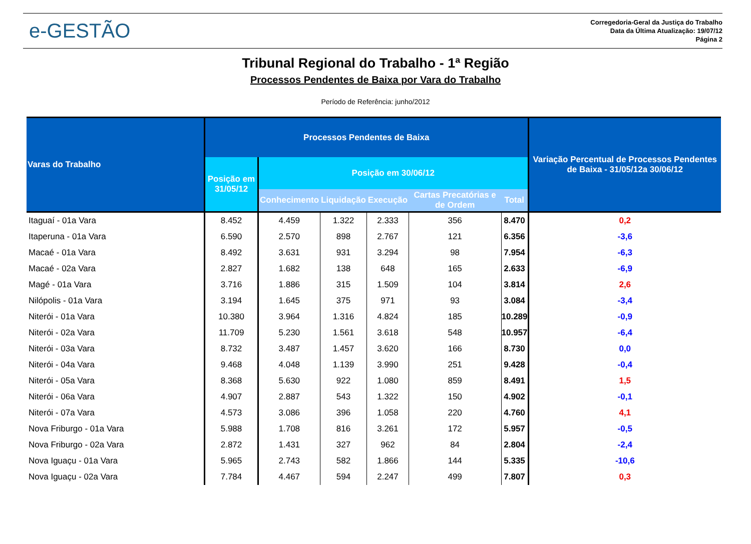e-GESTÃO
Corregedoria-Geral da Justiça do Trabalho
Data da Última Atualização: 19/07/12
Página 2
Tribunal Regional do Trabalho - 1ª Região
Processos Pendentes de Baixa por Vara do Trabalho
Período de Referência: junho/2012
| Varas do Trabalho | Processos Pendentes de Baixa | | | | | | Variação Percentual de Processos Pendentes de Baixa - 31/05/12a 30/06/12 |
| --- | --- | --- | --- | --- | --- | --- | --- |
| | Posição em 31/05/12 | Posição em 30/06/12 | | | | | |
| | | Conhecimento | Liquidação | Execução | Cartas Precatórias e de Ordem | Total | |
| Itaguaí - 01a Vara | 8.452 | 4.459 | 1.322 | 2.333 | 356 | 8.470 | 0,2 |
| Itaperuna - 01a Vara | 6.590 | 2.570 | 898 | 2.767 | 121 | 6.356 | -3,6 |
| Macaé - 01a Vara | 8.492 | 3.631 | 931 | 3.294 | 98 | 7.954 | -6,3 |
| Macaé - 02a Vara | 2.827 | 1.682 | 138 | 648 | 165 | 2.633 | -6,9 |
| Magé - 01a Vara | 3.716 | 1.886 | 315 | 1.509 | 104 | 3.814 | 2,6 |
| Nilópolis - 01a Vara | 3.194 | 1.645 | 375 | 971 | 93 | 3.084 | -3,4 |
| Niterói - 01a Vara | 10.380 | 3.964 | 1.316 | 4.824 | 185 | 10.289 | -0,9 |
| Niterói - 02a Vara | 11.709 | 5.230 | 1.561 | 3.618 | 548 | 10.957 | -6,4 |
| Niterói - 03a Vara | 8.732 | 3.487 | 1.457 | 3.620 | 166 | 8.730 | 0,0 |
| Niterói - 04a Vara | 9.468 | 4.048 | 1.139 | 3.990 | 251 | 9.428 | -0,4 |
| Niterói - 05a Vara | 8.368 | 5.630 | 922 | 1.080 | 859 | 8.491 | 1,5 |
| Niterói - 06a Vara | 4.907 | 2.887 | 543 | 1.322 | 150 | 4.902 | -0,1 |
| Niterói - 07a Vara | 4.573 | 3.086 | 396 | 1.058 | 220 | 4.760 | 4,1 |
| Nova Friburgo - 01a Vara | 5.988 | 1.708 | 816 | 3.261 | 172 | 5.957 | -0,5 |
| Nova Friburgo - 02a Vara | 2.872 | 1.431 | 327 | 962 | 84 | 2.804 | -2,4 |
| Nova Iguaçu - 01a Vara | 5.965 | 2.743 | 582 | 1.866 | 144 | 5.335 | -10,6 |
| Nova Iguaçu - 02a Vara | 7.784 | 4.467 | 594 | 2.247 | 499 | 7.807 | 0,3 |